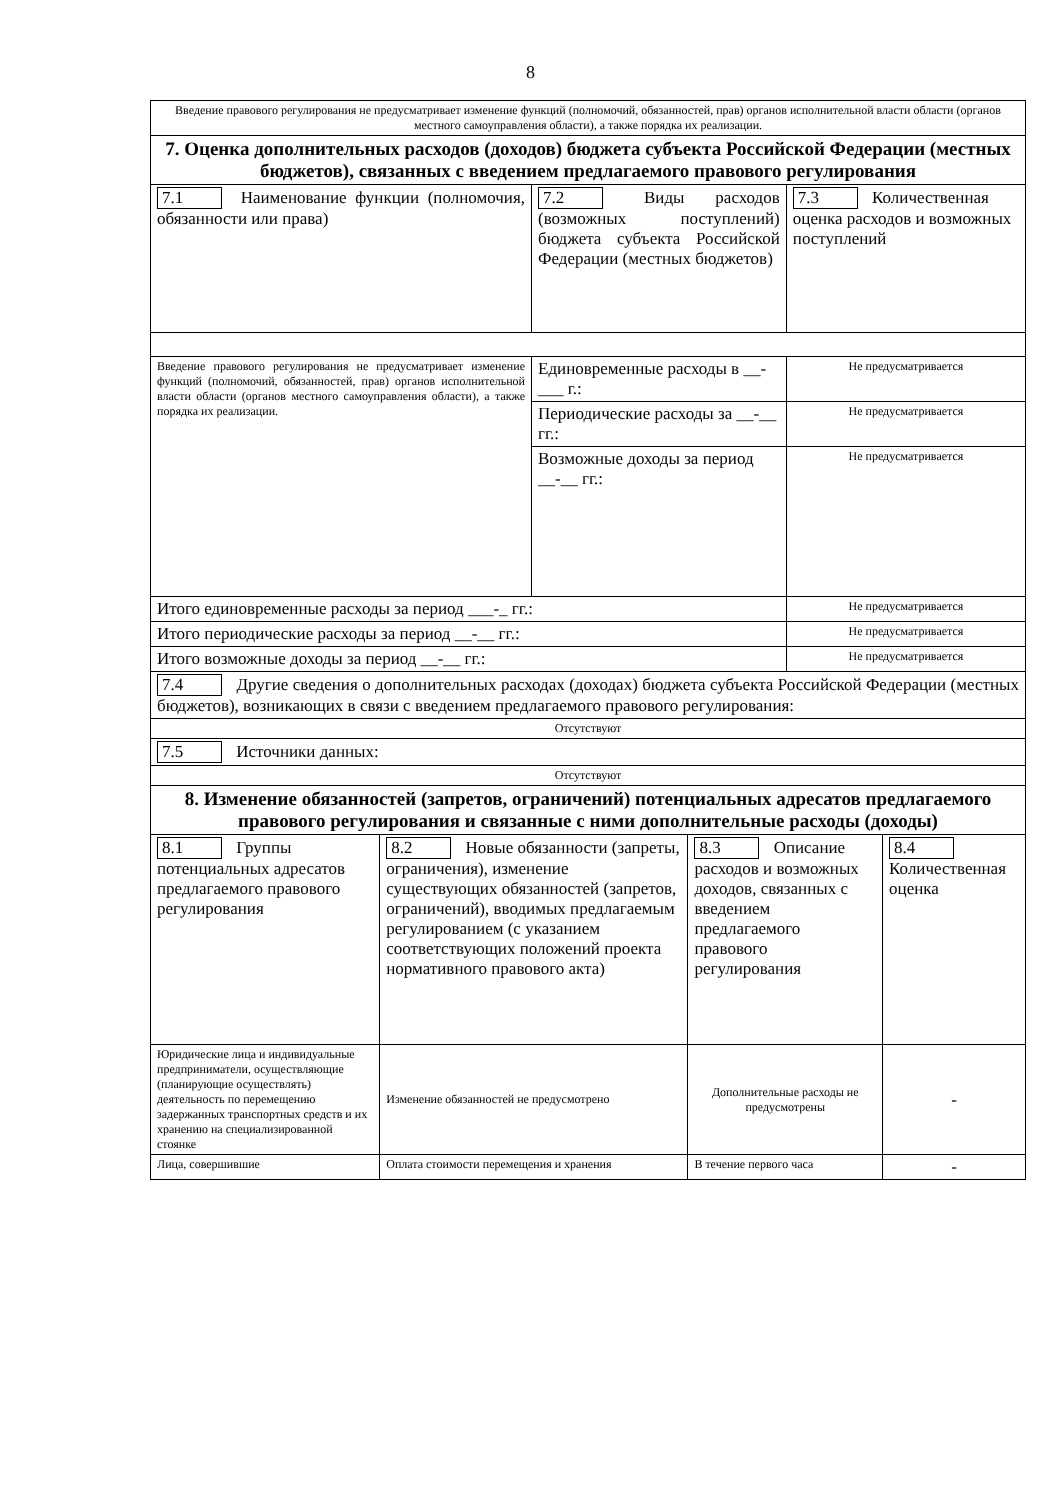8
| Введение правового регулирования не предусматривает изменение функций (полномочий, обязанностей, прав) органов исполнительной власти области (органов местного самоуправления области), а также порядка их реализации. | | | | | |
| 7. Оценка дополнительных расходов (доходов) бюджета субъекта Российской Федерации (местных бюджетов), связанных с введением предлагаемого правового регулирования | | | | | |
| 7.1 Наименование функции (полномочия, обязанности или права) | | 7.2 Виды расходов (возможных поступлений) бюджета субъекта Российской Федерации (местных бюджетов) | | 7.3 Количественная оценка расходов и возможных поступлений | |
| Введение правового регулирования не предусматривает изменение функций (полномочий, обязанностей, прав) органов исполнительной власти области (органов местного самоуправления области), а также порядка их реализации. | | Единовременные расходы в __-___ г.: | | Не предусматривается | |
| | | Периодические расходы за __-__ гг.: | | Не предусматривается | |
| | | Возможные доходы за период __-__ гг.: | | Не предусматривается | |
| Итого единовременные расходы за период ___-_ гг.: | | | | Не предусматривается | |
| Итого периодические расходы за период __-__ гг.: | | | | Не предусматривается | |
| Итого возможные доходы за период __-__ гг.: | | | | Не предусматривается | |
| 7.4 Другие сведения о дополнительных расходах (доходах) бюджета субъекта Российской Федерации (местных бюджетов), возникающих в связи с введением предлагаемого правового регулирования: | | | | | |
| Отсутствуют | | | | | |
| 7.5 Источники данных: | | | | | |
| Отсутствуют | | | | | |
| 8. Изменение обязанностей (запретов, ограничений) потенциальных адресатов предлагаемого правового регулирования и связанные с ними дополнительные расходы (доходы) | | | | | |
| 8.1 Группы потенциальных адресатов предлагаемого правового регулирования | 8.2 Новые обязанности (запреты, ограничения), изменение существующих обязанностей (запретов, ограничений), вводимых предлагаемым регулированием (с указанием соответствующих положений проекта нормативного правового акта) | | 8.3 Описание расходов и возможных доходов, связанных с введением предлагаемого правового регулирования | | 8.4 Количественная оценка |
| Юридические лица и индивидуальные предприниматели, осуществляющие (планирующие осуществлять) деятельность по перемещению задержанных транспортных средств и их хранению на специализированной стоянке | Изменение обязанностей не предусмотрено | | Дополнительные расходы не предусмотрены | | - |
| Лица, совершившие | Оплата стоимости перемещения и хранения | | В течение первого часа | | - |